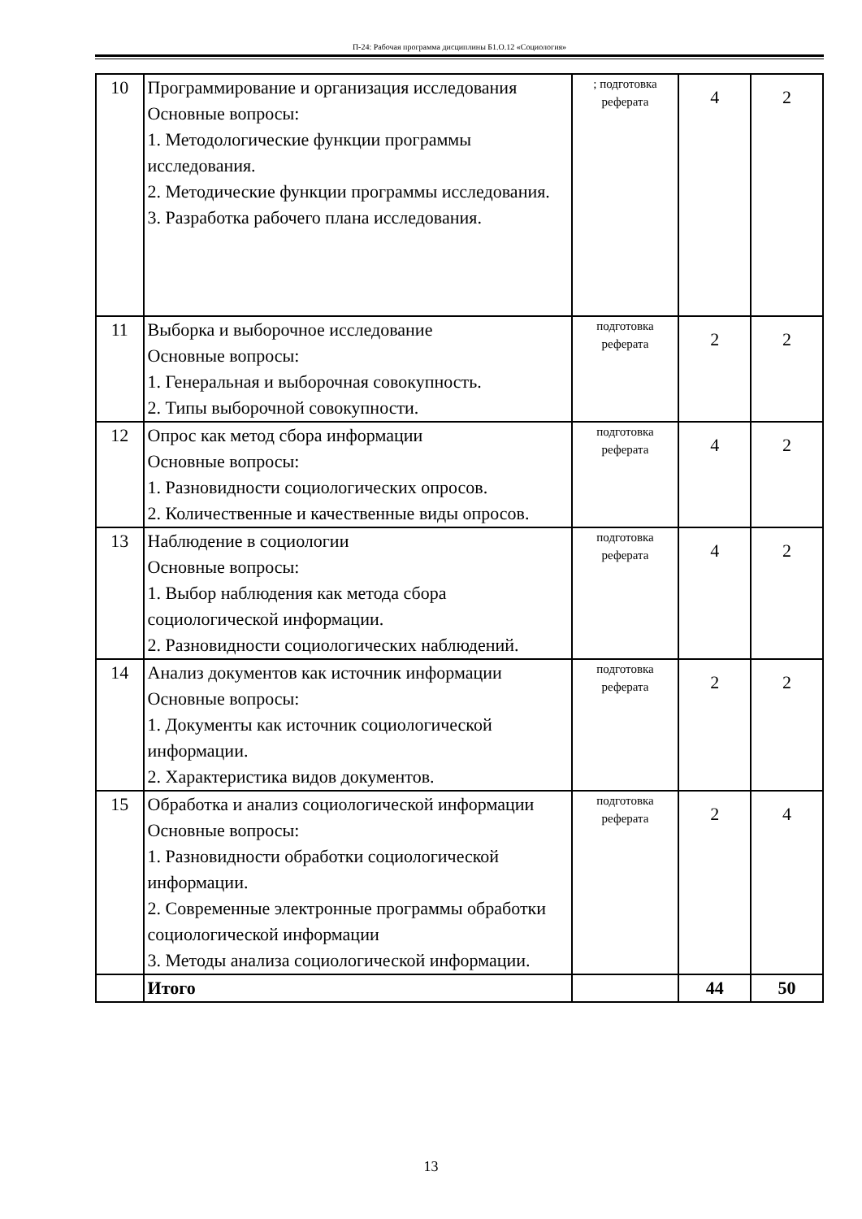П-24: Рабочая программа дисциплины Б1.О.12 «Социология»
| 10 | Программирование и организация исследования Основные вопросы: 1. Методологические функции программы исследования. 2. Методические функции программы исследования. 3. Разработка рабочего плана исследования. | ; подготовка реферата | 4 | 2 |
| 11 | Выборка и выборочное исследование Основные вопросы: 1. Генеральная и выборочная совокупность. 2. Типы выборочной совокупности. | подготовка реферата | 2 | 2 |
| 12 | Опрос как метод сбора информации Основные вопросы: 1. Разновидности социологических опросов. 2. Количественные и качественные виды опросов. | подготовка реферата | 4 | 2 |
| 13 | Наблюдение в социологии Основные вопросы: 1. Выбор наблюдения как метода сбора социологической информации. 2. Разновидности социологических наблюдений. | подготовка реферата | 4 | 2 |
| 14 | Анализ документов как источник информации Основные вопросы: 1. Документы как источник социологической информации. 2. Характеристика видов документов. | подготовка реферата | 2 | 2 |
| 15 | Обработка и анализ социологической информации Основные вопросы: 1. Разновидности обработки социологической информации. 2. Современные электронные программы обработки социологической информации 3. Методы анализа социологической информации. | подготовка реферата | 2 | 4 |
| | Итого | | 44 | 50 |
13